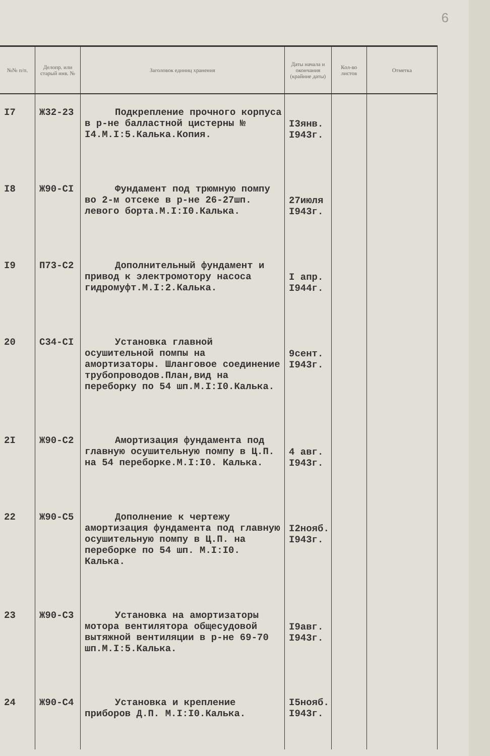6
| №№ п/п. | Делопр. или старый инв. № | Заголовок единиц хранения | Даты начала и окончания (крайние даты) | Кол-во листов | Отметка |
| --- | --- | --- | --- | --- | --- |
| I7 | Ж32-23 | Подкрепление прочного корпуса в р-не балластной цистерны № I4.М.I:5.Калька.Копия. | I3янв. I943г. | | |
| I8 | Ж90-CI | Фундамент под трюмную помпу во 2-м отсеке в р-не 26-27шп. левого борта.М.I:I0.Калька. | 27июля I943г. | | |
| I9 | П73-С2 | Дополнительный фундамент и привод к электромотору насоса гидромуфт.М.I:2.Калька. | I апр. I944г. | | |
| 20 | С34-СI | Установка главной осушительной помпы на амортизаторы. Шланговое соединение трубопроводов.План,вид на переборку по 54 шп.М.I:I0.Калька. | 9сент. I943г. | | |
| 2I | Ж90-С2 | Амортизация фундамента под главную осушительную помпу в Ц.П. на 54 переборке.М.I:I0. Калька. | 4 авг. I943г. | | |
| 22 | Ж90-С5 | Дополнение к чертежу амортизация фундамента под главную осушительную помпу в Ц.П. на переборке по 54 шп. М.I:I0. Калька. | I2нояб. I943г. | | |
| 23 | Ж90-С3 | Установка на амортизаторы мотора вентилятора общесудовой вытяжной вентиляции в р-не 69-70 шп.М.I:5.Калька. | I9авг. I943г. | | |
| 24 | Ж90-С4 | Установка и крепление приборов Д.П. М.I:I0.Калька. | I5нояб. I943г. | | |